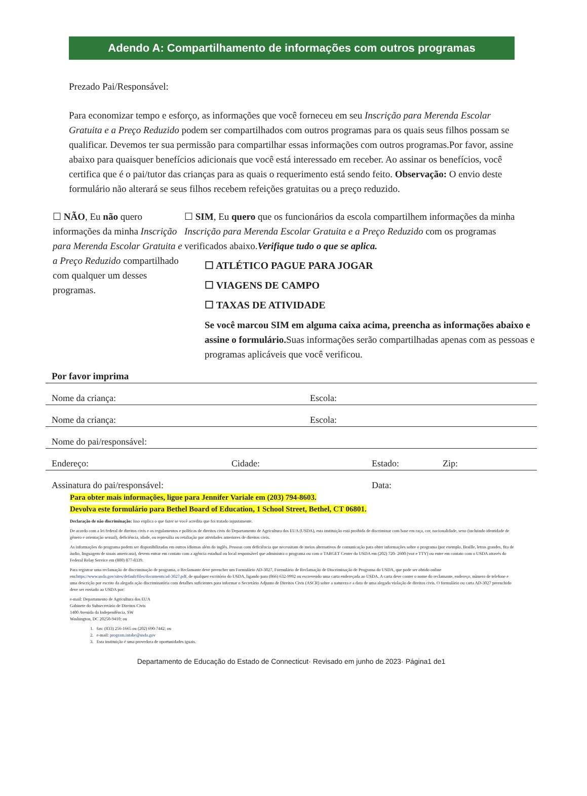Adendo A: Compartilhamento de informações com outros programas
Prezado Pai/Responsável:
Para economizar tempo e esforço, as informações que você forneceu em seu Inscrição para Merenda Escolar Gratuita e a Preço Reduzido podem ser compartilhados com outros programas para os quais seus filhos possam se qualificar. Devemos ter sua permissão para compartilhar essas informações com outros programas.Por favor, assine abaixo para quaisquer benefícios adicionais que você está interessado em receber. Ao assinar os benefícios, você certifica que é o pai/tutor das crianças para as quais o requerimento está sendo feito. Observação: O envio deste formulário não alterará se seus filhos recebem refeições gratuitas ou a preço reduzido.
☐ NÃO, Eu não quero informações da minha Inscrição para Merenda Escolar Gratuita e a Preço Reduzido compartilhado com qualquer um desses programas.
☐ SIM, Eu quero que os funcionários da escola compartilhem informações da minha Inscrição para Merenda Escolar Gratuita e a Preço Reduzido com os programas verificados abaixo.Verifique tudo o que se aplica.
☐ ATLÉTICO PAGUE PARA JOGAR
☐ VIAGENS DE CAMPO
☐ TAXAS DE ATIVIDADE
Se você marcou SIM em alguma caixa acima, preencha as informações abaixo e assine o formulário. Suas informações serão compartilhadas apenas com as pessoas e programas aplicáveis que você verificou.
Por favor imprima
Nome da criança: Escola:
Nome da criança: Escola:
Nome do pai/responsável:
Endereço: Cidade: Estado: Zip:
Assinatura do pai/responsável: Data:
Para obter mais informações, ligue para Jennifer Variale em (203) 794-8603.
Devolva este formulário para Bethel Board of Education, 1 School Street, Bethel, CT 06801.
Declaração de não discriminação: Isso explica o que fazer se você acredita que foi tratado injustamente.
De acordo com a lei federal de direitos civis e os regulamentos e políticas de direitos civis do Departamento de Agricultura dos EUA (USDA), esta instituição está proibida de discriminar com base em raça, cor, nacionalidade, sexo (incluindo identidade de gênero e orientação sexual), deficiência, idade, ou represália ou retaliação por atividades anteriores de direitos civis.
As informações do programa podem ser disponibilizadas em outros idiomas além do inglês. Pessoas com deficiência que necessitam de meios alternativos de comunicação para obter informações sobre o programa (por exemplo, Braille, letras grandes, fita de áudio, linguagem de sinais americana), devem entrar em contato com a agência estadual ou local responsável que administra o programa ou com o TARGET Center do USDA em (202) 720- 2600 (voz e TTY) ou entre em contato com o USDA através do Federal Relay Service em (800) 877-8339.
Para registrar uma reclamação de discriminação de programa, o Reclamante deve preencher um Formulário AD-3027, Formulário de Reclamação de Discriminação de Programa do USDA, que pode ser obtido online em:https://www.usda.gov/sites/default/files/documents/ad-3027.pdf, de qualquer escritório do USDA, ligando para (866) 632-9992 ou escrevendo uma carta endereçada ao USDA. A carta deve conter o nome do reclamante, endereço, número de telefone e uma descrição por escrito da alegada ação discriminatória com detalhes suficientes para informar o Secretário Adjunto de Direitos Civis (ASCR) sobre a natureza e a data de uma alegada violação de direitos civis. O formulário ou carta AD-3027 preenchido deve ser enviado ao USDA por:
e-mail: Departamento de Agricultura dos EUA
Gabinete do Subsecretário de Direitos Civis
1400 Avenida da Independência, SW
Washington, DC 20250-9410; ou
1. fax: (833) 256-1665 ou (202) 690-7442; ou
2. e-mail: program.intake@usda.gov
3. Esta instituição é uma provedora de oportunidades iguais.
Departamento de Educação do Estado de Connecticut· Revisado em junho de 2023· Página1 de1